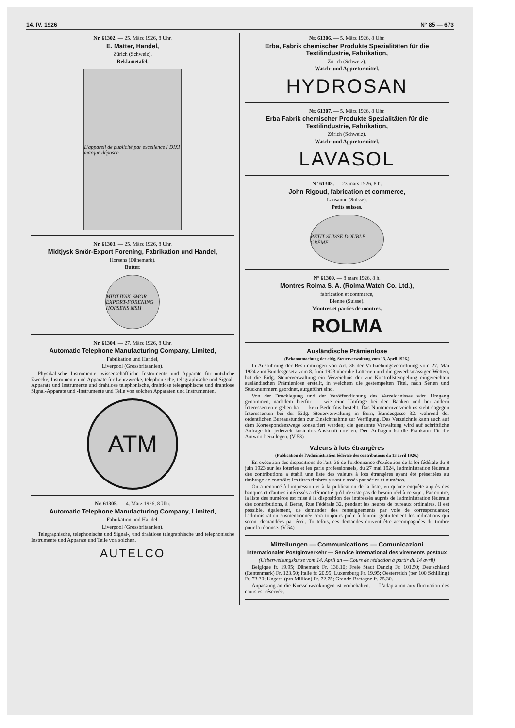14. IV. 1926 N° 85 — 673
Nr. 61302. — 25. März 1926, 8 Uhr.
E. Matter, Handel,
Zürich (Schweiz).
Reklametafel.
L'appareil de publicité par excellence ! DIXI marque déposée
Nr. 61303. — 25. März 1926, 8 Uhr.
Midtjysk Smör-Export Forening, Fabrikation und Handel,
Horsens (Dänemark).
Butter.
MIDTJYSK-SMÖR-EXPORT-FORENING HORSENS MSH
Nr. 61304. — 27. März 1926, 8 Uhr.
Automatic Telephone Manufacturing Company, Limited,
Fabrikation und Handel,
Liverpool (Grossbritannien).
Physikalische Instrumente, wissenschaftliche Instrumente und Apparate für nützliche Zwecke, Instrumente und Apparate für Lehrzwecke, telephonische, telegraphische und Signal-Apparate und Instrumente und drahtlose telephonische, drahtlose telegraphische und drahtlose Signal-Apparate und -Instrumente und Teile von solchen Apparaten und Instrumenten.
ATM
Nr. 61305. — 4. März 1926, 8 Uhr.
Automatic Telephone Manufacturing Company, Limited,
Fabrikation und Handel,
Liverpool (Grossbritannien).
Telegraphische, telephonische und Signal-, und drahtlose telegraphische und telephonische Instrumente und Apparate und Teile von solchen.
AUTELCO
Nr. 61306. — 5. März 1926, 8 Uhr.
Erba, Fabrik chemischer Produkte Spezialitäten für die Textilindustrie, Fabrikation,
Zürich (Schweiz).
Wasch- und Appreturmittel.
HYDROSAN
Nr. 61307. — 5. März 1926, 8 Uhr.
Erba Fabrik chemischer Produkte Spezialitäten für die Textilindustrie, Fabrikation,
Zürich (Schweiz).
Wasch- und Appreturmittel.
LAVASOL
N° 61308. — 23 mars 1926, 8 h.
John Rigoud, fabrication et commerce,
Lausanne (Suisse).
Petits suisses.
PETIT SUISSE DOUBLE CRÈME
N° 61309. — 8 mars 1926, 8 h.
Montres Rolma S. A. (Rolma Watch Co. Ltd.),
fabrication et commerce,
Bienne (Suisse).
Montres et parties de montres.
ROLMA
Ausländische Prämienlose
(Bekanntmachung der eidg. Steuerverwaltung vom 13. April 1926.)
In Ausführung der Bestimmungen von Art. 36 der Vollziehungsverordnung vom 27. Mai 1924 zum Bundesgesetz vom 8. Juni 1923 über die Lotterien und die gewerbsmässigen Wetten, hat die Eidg. Steuerverwaltung ein Verzeichnis der zur Kontrollstempelung eingereichten ausländischen Prämienlose erstellt, in welchem die gestempelten Titel, nach Serien und Stücknummern geordnet, aufgeführt sind.
Von der Drucklegung und der Veröffentlichung des Verzeichnisses wird Umgang genommen, nachdem hierfür — wie eine Umfrage bei den Banken und bei andern Interessenten ergeben hat — kein Bedürfnis besteht. Das Nummernverzeichnis steht dagegen Interessenten bei der Eidg. Steuerverwaltung in Bern, Bundesgasse 32, während der ordentlichen Bureaustunden zur Einsichtnahme zur Verfügung. Das Verzeichnis kann auch auf dem Korrespondenzwege konsultiert werden; die genannte Verwaltung wird auf schriftliche Anfrage hin jederzeit kostenlos Auskunft erteilen. Den Anfragen ist die Frankatur für die Antwort beizulegen. (V 53)
Valeurs à lots étrangères
(Publication de l'Administration fédérale des contributions du 13 avril 1926.)
En exécution des dispositions de l'art. 36 de l'ordonnance d'exécution de la loi fédérale du 8 juin 1923 sur les loteries et les paris professionnels, du 27 mai 1924, l'administration fédérale des contributions a établi une liste des valeurs à lots étrangères ayant été présentées au timbrage de contrôle; les titres timbrés y sont classés par séries et numéros.
On a renoncé à l'impression et à la publication de la liste, vu qu'une enquête auprès des banques et d'autres intéressés a démontré qu'il n'existe pas de besoin réel à ce sujet. Par contre, la liste des numéros est mise à la disposition des intéressés auprès de l'administration fédérale des contributions, à Berne, Rue Fédérale 32, pendant les heures de bureaux ordinaires. Il est possible, également, de demander des renseignements par voie de correspondance; l'administration susmentionnée sera toujours prête à fournir gratuitement les indications qui seront demandées par écrit. Toutefois, ces demandes doivent être accompagnées du timbre pour la réponse. (V 54)
Mitteilungen — Communications — Comunicazioni
Internationaler Postgiroverkehr — Service international des virements postaux
(Ueberweisungskurse vom 14. April an — Cours de réduction à partir du 14 avril)
Belgique fr. 19.95; Dänemark Fr. 136.10; Freie Stadt Danzig Fr. 101.50; Deutschland (Rentenmark) Fr. 123.50; Italie fr. 20.95; Luxemburg Fr. 19.95; Oesterreich (per 100 Schilling) Fr. 73.30; Ungarn (pro Million) Fr. 72.75; Grande-Bretagne fr. 25.30.
Anpassung an die Kursschwankungen ist vorbehalten. — L'adaptation aux fluctuation des cours est réservée.